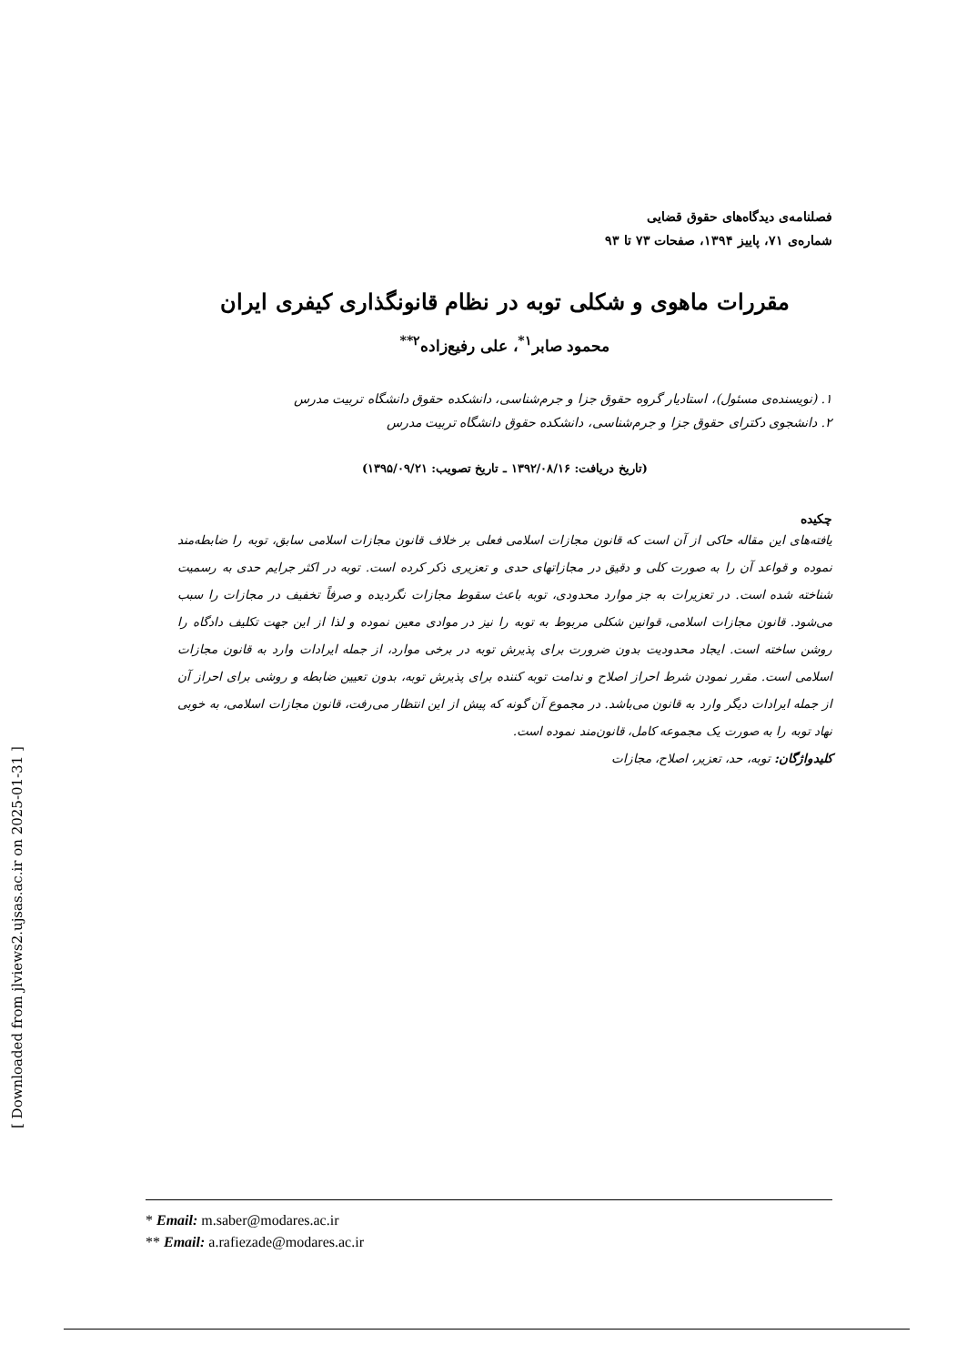[ Downloaded from jlviews2.ujsas.ac.ir on 2025-01-31 ]
فصلنامه‌ی دیدگاه‌های حقوق قضایی
شماره‌ی ۷۱، پاییز ۱۳۹۴، صفحات ۷۳ تا ۹۳
مقررات ماهوی و شکلی توبه در نظام قانونگذاری کیفری ایران
محمود صابر<sup>۱*</sup>، علی رفیع‌زاده<sup>۲**</sup>
۱. (نویسنده‌ی مسئول)، استادیار گروه حقوق جزا و جرم‌شناسی، دانشکده حقوق دانشگاه تربیت مدرس
۲. دانشجوی دکترای حقوق جزا و جرم‌شناسی، دانشکده حقوق دانشگاه تربیت مدرس
(تاریخ دریافت: ۱۳۹۲/۰۸/۱۶ ـ تاریخ تصویب: ۱۳۹۵/۰۹/۲۱)
چکیده
یافته‌های این مقاله حاکی از آن است که قانون مجازات اسلامی فعلی بر خلاف قانون مجازات اسلامی سابق، توبه را ضابطه‌مند نموده و قواعد آن را به صورت کلی و دقیق در مجازاتهای حدی و تعزیری ذکر کرده است. توبه در اکثر جرایم حدی به رسمیت شناخته شده است. در تعزیرات به جز موارد محدودی، توبه باعث سقوط مجازات نگردیده و صرفاً تخفیف در مجازات را سبب می‌شود. قانون مجازات اسلامی، قوانین شکلی مربوط به توبه را نیز در موادی معین نموده و لذا از این جهت تکلیف دادگاه را روشن ساخته است. ایجاد محدودیت بدون ضرورت برای پذیرش توبه در برخی موارد، از جمله ایرادات وارد به قانون مجازات اسلامی است. مقرر نمودن شرط احراز اصلاح و ندامت توبه کننده برای پذیرش توبه، بدون تعیین ضابطه و روشی برای احراز آن از جمله ایرادات دیگر وارد به قانون می‌باشد. در مجموع آن گونه که پیش از این انتظار می‌رفت، قانون مجازات اسلامی، به خوبی نهاد توبه را به صورت یک مجموعه کامل، قانون‌مند نموده است.
کلیدواژگان: توبه، حد، تعزیر، اصلاح، مجازات
* Email: m.saber@modares.ac.ir
** Email: a.rafiezade@modares.ac.ir